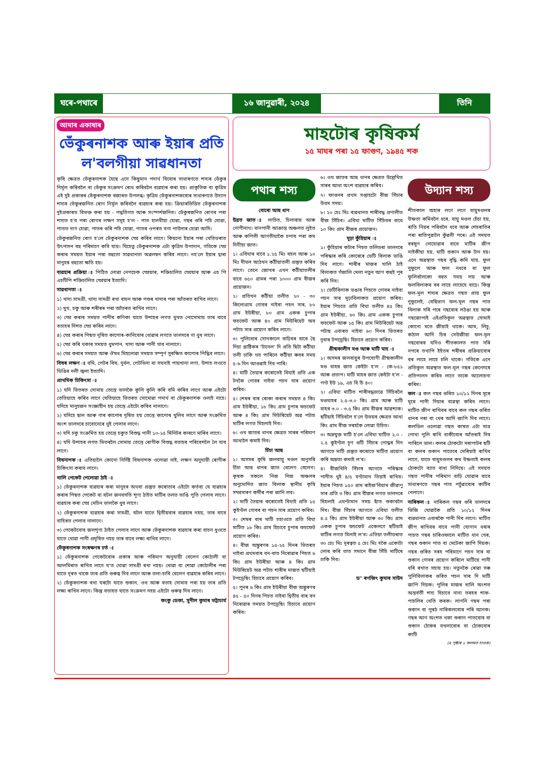ঘৰে-পথাৰে ১৬ জানুৱাৰী, ২০২৪ তিনি
আমাৰ একাষাৰ
ভেঁকুৰনাশক আৰু ইয়াৰ প্ৰতি ল'বলগীয়া সাৱধানতা
কৃষি ক্ষেত্ৰত ভেঁকুৰনাশক হৈছে এনে কিছুমান পদাৰ্থ যিবোৰ সাধাৰণতে শস্যৰ ভেঁকুৰ নিৰ্মূল কৰিবলৈ বা ভেঁকুৰ সংক্ৰমণ ৰোধ কৰিবলৈ ব্যৱহাৰ কৰা হয়। প্ৰাকৃতিক বা কৃত্ৰিম এই দুই প্ৰকাৰৰ ভেঁকুৰনাশক বজাৰত উপলব্ধ। কৃত্ৰিম ভেঁকুৰনাশকবোৰ সাধাৰণতে উদ্যান শস্যৰ ভেঁকুৰজনিত ৰোগ নিৰ্মূল কৰিবলৈ ব্যৱহাৰ কৰা হয়। ক্ৰিয়াৰভিত্তিত ভেঁকুৰনাশক দুইপ্ৰকাৰত বিভক্ত কৰা হয় - পদ্ধতিগত আৰু সংস্পৰ্শজনিত। ভেঁকুৰজনিত ৰোগৰ পৰা শস্যত হ'ব পৰা ৰোগৰ লক্ষণ সমূহ হ'ল - পাত হালধীয়া হোৱা, গছৰ গুৰি পচি যোৱা, পাতত দাগ হোৱা, পাতৰ গুৰি পচি যোৱা, পাতৰ ওপৰত বগা পাউদাৰ হোৱা আদি।
ভেঁকুৰজনিত ৰোগ হ'লে ভেঁকুৰনাশক স্প্ৰে কৰিব লাগে। কিয়নো ইয়াৰ পৰা খেতিডৰাত উৎপাদন বহু পৰিমাণে কমি যায়। যিহেতু ভেঁকুৰনাশক এটা কৃত্ৰিম উপাদান, গতিকে স্প্ৰে কৰাৰ সময়ত ইয়াৰ পৰা বহুতো সাৱধানতা অৱলম্বন কৰিব লাগে। নহ'লে ইয়াৰ দ্বাৰা মানুহৰ বহুতো ক্ষতি হয়।
ব্যৱহাৰ প্ৰক্ৰিয়া ঃ পিঠিত লোৱা নেপচেক স্প্ৰেয়াৰ, শক্তিচালিত স্প্ৰেয়াৰ আৰু এচ পি এচটিপি শক্তিচালিত স্প্ৰেয়াৰ ইত্যাদি।
সাৱধানতা ঃ
১) খাদ্য সামগ্ৰী, খাদ্য সামগ্ৰী ৰখা বাচন আৰু পশুৰ খাদ্যৰ পৰা আঁতৰত ৰাখিব লাগে।
২) মুখ, চকু আৰু শৰীৰৰ পৰা আঁতৰত ৰাখিব লাগে।
৩) স্প্ৰে কৰাৰ সময়ত পানীৰ কণিকা যাতে উশাহৰ লগত মুখত নোসোমায় তাৰ বাবে বতাহৰ দিশত স্প্ৰে কৰিব লাগে।
৪) স্প্ৰে কৰাৰ পিছত দূষিত কাপোৰ-কানিবোৰ ধোৱাৰ লগতে ভালদৰে গা ধুব লাগে।
৫) স্প্ৰে কৰি থকাৰ সময়ত ধুমপান, খাদ্য আৰু পানী খাব নালাগে।
৬) স্প্ৰে কৰাৰ সময়ত আৰু ঔষধ মিহলোৱা সময়ত সম্পূৰ্ণ সুৰক্ষিত কাপোৰ পিন্ধিব লাগে।
বিষৰ লক্ষণ ঃ বমি, পেটৰ বিষ, দুৰ্বল, পেটধিলা বা সঘনাই পায়খানা লগা, উশাহ লওতে ডিঙিৰ নলী জ্বলা ইত্যাদি।
প্ৰাথমিক চিকিৎসা ঃ
১) যদি ভিতৰত সোমায় তেন্তে ভালকৈ কুলি কুলি কৰি বমি কৰিব লাগে আৰু এইটো তেতিয়াহে কৰিব লাগে যেতিয়াহে ভিতৰত সোমোৱা পদাৰ্থ বা ভেঁকুৰনাশক ওলাই নাহে। যদিহে মানুহজন সংজ্ঞাহীন হয় তেন্তে এইটো কৰিব নালাগে।
২) যদিহে ছাল আৰু গাৰ কাপোৰ দূষিত হয় তেন্তে কাপোৰ খুলিব লাগে আৰু সংক্ৰমিত অংশ ভালদৰে চাবোনেৰে ধুই পেলাব লাগে।
৩) যদি চকু সংক্ৰমিত হয় তেন্তে চকুত বিশুদ্ধ পানী ১০-১৫ মিনিটৰ কাৰণে মাৰিব লাগে।
৪) যদি উশাহৰ লগত ভিতৰলৈ সোমায় তেন্তে ৰোগীক বিশুদ্ধ বতাহৰ পৰিবেশলৈ লৈ যাব লাগে।
বিষনাশক ঃ এতিয়ালৈ কোনো নিৰ্দিষ্ট বিষনাশক ওলোৱা নাই, লক্ষণ অনুযায়ী ৰোগীক চিকিৎসা কৰাব লাগে।
খালি পেকেট পেলোৱা ঠাই ঃ
১) ভেঁকুৰনাশক ব্যৱহাৰ কৰা মানুহৰ অথবা প্ৰস্তুত কৰোতাৰ এইটো কৰ্তব্য যে ব্যৱহাৰ কৰাৰ পিছত পেকেট বা বটল জনবসতি শূণ্য ঠাইত মাটিৰ তলত ভাঙি পুতি পেলাব লাগে। ব্যৱহাৰ কৰা স্প্ৰে মেচিন ভালকৈ ধুব লাগে।
২) ভেঁকুৰনাশক ব্যৱহাৰ কৰা সামগ্ৰী, বটল যাতে দ্বিতীয়বাৰ ব্যৱহাৰ নহয়, তাৰ বাবে বাহিৰত পেলাব নালাগে।
৩) পেকেটবোৰ জলশূণ্য ঠাইত পেলাব লাগে আৰু ভেঁকুৰনাশক ব্যৱহাৰ কৰা বাচন ধুওতে যাতে খোৱা পানী প্ৰদূষিত নহয় তাৰ বাবে লক্ষ্য ৰাখিব লাগে।
ভেঁকুৰনাশক সংৰক্ষণৰ চৰ্ত ঃ
১) ভেঁকুৰনাশক পেকেটবোৰ প্ৰকাৰ আৰু পৰিমাণ অনুযায়ী বেলেগ কোঠালী বা আলমিৰাত ৰাখিব লাগে য'ত খোৱা সামগ্ৰী ৰখা নহয়। খোৱা বা শোৱা কোঠালীৰ পৰা যাতে দূৰত থাকে তাৰ প্ৰতি গুৰুত্ব দিব লাগে আৰু তলা-চাবি বেলেগ ব্যৱহাৰ কৰিব লাগে।
২) ভেঁকুৰনাশক ৰখা ঘৰটো যাতে শুকান, ওখ আৰু বতাহ সোমাব পৰা হয় তাৰ প্ৰতি লক্ষ্য ৰাখিব লাগে। কিন্তু বতাহত যাতে সংক্ৰমণ নহয় এইটো গুৰুত্ব দিব লাগে।
কংকু ডেকা, সুনীল কুমাৰ ভট্টাচাৰ্য
মাহটোৰ কৃষিকৰ্ম
১৫ মাঘৰ পৰা ১৫ ফাগুণ, ১৯৪৫ শক
পথাৰ শস্য
বোৰো আহু ধান
উন্নত জাত ঃ লাচিত, চিলাৰায় আৰু গোপীনাথ। বানপানী আক্ৰান্ত অঞ্চলত লুইত আৰু কপিলী আগতীয়াকৈ চপাব পৰা কম দিনীয়া জাত।
১। এবিঘাৰ বাবে ১.২৫ মিঃ বহল আৰু ১০ মিঃ দীঘল আঠখন কঠীয়াতলী প্ৰস্তুত কৰিব লাগে। তেনে জোখৰ এখন কঠীয়াতলীৰ বাবে ৬৫০ গ্ৰামৰ পৰা ১০০০ গ্ৰাম বীজৰ প্ৰয়োজন।
২। প্ৰতিখন কঠীয়া তলীত ২০ - ৩০ কিলোগ্ৰাম গোবৰ নাইবা পচন সাৰ, ৮০ গ্ৰাম ইউৰীয়া, ৮০ গ্ৰাম একক চুপাৰ ফচফেট আৰু ৪০ গ্ৰাম মিউৰিয়েট অব পটাচ সাৰ প্ৰয়োগ কৰিব লাগে।
৩। পুলিবোৰ সোনকালে বাঢ়িবৰ বাবে ছৈ দিয়া প্লাষ্টিকৰ 'টানেল' দি প্ৰতি ছিটা কঠীয়া তলী ঢাকি থব পাৰিলে কঠীয়া ৰুবৰ সময় ৫-৬ দিন আগুৱাই দিব পাৰি।
৪। মাটি তৈয়াৰ কৰোতেই বিঘাই প্ৰতি এক টনকৈ গোবৰ নাইবা পচন সাৰ প্ৰয়োগ কৰিব।
৫। শেষৰ বাৰ ৰোকা কৰাৰ সময়ত ৪ কিঃ গ্ৰাম ইউৰীয়া, ১৮ কিঃ গ্ৰাম চুপাৰ ফচফেট আৰু ৪ কিঃ গ্ৰাম মিউৰিয়েট অৱ পটাচ মাটিৰ লগত মিহলাই দিব।
৬। ওখ জাতৰ ধানৰ ক্ষেত্ৰত সাৰৰ পৰিমাণ আধালৈ কমাই দিব।
চিঁচা আহু
১। অসমৰ কৃষি জলবায়ু মণ্ডল অনুসৰি চিঁচা আহু ধানৰ জাত বেলেগ বেলেগ। কৃষক সকলে নিজ নিজ অঞ্চলৰ অনুমোদিত জাত বিলাক স্থানীয় কৃষি সম্প্ৰসাৰণ কৰ্মীৰ পৰা জানি লব।
২। মাটি তৈয়াৰ কৰোতেই বিঘাই প্ৰতি ১৫ কুইণ্টল গোবৰ বা পচন সাৰ প্ৰয়োগ কৰিব।
৩। শেষৰ বাৰ মাটি চহাওতে প্ৰতি বিঘা মাটিত ১৮ কিঃ গ্ৰাম হিচাবে চুপাৰ ফচফেট প্ৰয়োগ কৰিব।
৪। বীজ অঙ্কুৰণৰ ১৫-২৫ দিনৰ ভিতৰত নাইবা প্ৰথমবাৰ বন-বাত নিৰোৱাৰ পিচত ৬ কিঃ গ্ৰাম ইউৰীয়া আৰু ৪ কিঃ গ্ৰাম মিউৰিয়েট অৱ পটাচ শাৰীৰ মাজত ছটিয়াই টপড্ৰেছিং হিচাবে প্ৰয়োগ কৰিব।
৫। পুনৰ ৬ কিঃ গ্ৰাম ইউৰীয়া বীজ অঙ্কুৰণৰ ৪৫ - ৫০ দিনৰ পিচত নাইবা দ্বিতীয় বাৰ বন নিৰোৱাৰ সময়ত টপড্ৰেছিং হিচাবে প্ৰয়োগ কৰিব।
৬। ওখ জাতৰ আহু ধানৰ ক্ষেত্ৰত উল্লেখিত সাৰৰ আধা অংশ ব্যৱহাৰ কৰিব।
৭। ফাগুনৰ প্ৰথম সপ্তাহটো বীজ সিঁচাৰ উত্তম সময়।
৮। ২০ চেঃ মিঃ ব্যৱধানত শাৰীবদ্ধ প্ৰণালীত বীজ সিঁচিব। এবিঘা মাটিত সিঁচিবৰ বাবে ১০ কিঃ গ্ৰাম বীজৰ প্ৰয়োজন।
মূঢ়া কুঁহিয়াৰ ঃ
১। কুঁহিয়াৰ কটাৰ পিচত তলিডৰা ভালদৰে পৰিস্কাৰ কৰি কোৰেৰে ভেটি বিলাক ভাঙি দিব লাগে। শাৰীৰ মাজৰ খালি ঠাই বিলাকত গঁজালি মেলা নতুন আগ কহুই পূৰ কৰি দিব।
২। ভেটিবিলাক ভঙাৰ পিচতে গোবৰ নাইবা পচন সাৰ মূঢ়াবিলাকত প্ৰয়োগ কৰিব। ইয়াৰ পিচতে প্ৰতি বিঘা তলীত ৪৫ কিঃ গ্ৰাম ইউৰীয়া, ৬০ কিঃ গ্ৰাম একক চুপাৰ ফচফেট আৰু ১৫ কিঃ গ্ৰাম মিউৰিয়েট অৱ পটাছ এবাৰত নাইবা ৬০ দিনৰ ভিতৰত দুবাৰ টপড্ৰেছিং হিচাবে প্ৰয়োগ কৰিব।
গ্ৰীষ্মকালীন মগু আৰু মাটি মাহ ঃ
১। অসমৰ জলবায়ুৰ উপযোগী গ্ৰীষ্মকালীন মগু মাহৰ জাত কেইটা হ'ল - কে-৮৫১ আৰু প্ৰতাপ। মাটি মাহৰ জাত কেইটা হ'ল - পণ্ট ইউ ১৯, এচ বি চি ৪০।
২। এবিঘা মাটিত শাৰীবদ্ধভাৱে সিঁচিবলৈ মগুমাহৰ ২.৫-৩.০ কিঃ গ্ৰাম আৰু মাটি মাহৰ ৩.০ - ৩.৫ কিঃ গ্ৰাম বীজৰ আৱশ্যক। ছটিয়াই সিঁচিবলৈ হ'লে উভয়ৰ ক্ষেত্ৰত আধা কিঃ গ্ৰাম বীজ সৰহকৈ লোৱা উচিত।
৩। অম্লযুক্ত মাটি হ'লে এবিঘা মাটিত ২.০ - ২.৫ কুইণ্টল চূণ গুটি সিঁচাৰ পোন্ধৰ দিন আগতে মাটি প্ৰস্তুত কৰোতে মাটিত প্ৰয়োগ কৰি অম্লতা কমাই ল'ব।
৪। বীজখিনি সিঁচাৰ আগতে পৰিস্কাৰ পানীত ধুই ৪/৫ ঘণ্টামান তিয়াই ৰাখিব। ইয়াৰ পিচত ১৫০ গ্ৰাম ৰাইজ'বিয়াম জীৱাণু সাৰ প্ৰতি ৩ কিঃ গ্ৰাম বীজৰ লগত ভালদৰে মিহলাই এঘণ্টামান সময় ছাঁত শুকাবলৈ দিব। বীজ সিঁচাৰ আগতে এবিঘা তলীত ৪.৫ কিঃ গ্ৰাম ইউৰীয়া আৰু ৩০ কিঃ গ্ৰাম একক চুপাৰ ফচফেট একেলগে ছটিয়াই মাটিৰ লগত মিলাই ল'ব। এতিয়া তলীডৰাত ৩০ চেঃ মিঃ দূৰত্বত ৫ চেঃ মিঃ দকৈ একোটা লোৰ কৰি তাত সমানে বীজ সিঁচি মাটিৰে ঢাকি দিব।
ড° ৰণজিৎ কুমাৰ সাউদ
উদ্যান শস্য
শীতকাল অহাৰ লগে লগে বায়ুমণ্ডলৰ উষ্ণতা কমিবলৈ ধৰে, বায়ু মণ্ডল চেঁচা হয়, ৰাতি নিয়ৰ পৰিবলৈ ধৰে আৰু শেহৰাতিৰ পৰা ৰাতিপুৱালৈ কুঁৱলী পৰে। এই সময়ত বৰষুণ নোহোৱাৰ বাবে মাটিৰ জীপ নাইকীয়া হয়, মাটি শুকান আৰু টান হয়। এনে অৱস্থাত গছৰ বৃদ্ধি কমি যায়, ফুল নুফুলে আৰু ফল নধৰে বা ফুল ফুলিবলৈকো বহুত সময় লয় আৰু ফলবিলাকৰ বৰ লাহে লাহেহে বাঢ়ে। কিন্তু ফল-মূল শস্যৰ ক্ষেত্ৰত গছত প্ৰায় ফুল নুফুলেই, বেছিভাগ ফল-মূল গছৰ পাত বিলাক সৰি পৰে গছবোৰ লঠঙা হয় আৰু গছজোপাই এইপ্ৰতিকুল অৱস্থাত সোমাই কোনো মতে জীয়াই থাকে। আম, লিচু, কঠাল আদি চিৰ সেউজীয়া ফল-মূল গছবোৰৰ যদিও শীতকালত পাত সৰি নপৰে তথাপি ইহঁতৰ শৰীৰৰ প্ৰক্ৰিয়াবোৰ বৰ লাহে লাহে চলি থাকে। গতিকে এনে প্ৰতিকুল অৱস্থাত ফল-মূল গছৰ কেনেদৰে প্ৰতিপালন কৰিব লাগে তাকে আলোচনা কৰিম।
কল ঃ কল গছৰ গুৰিত ১০/১২ দিনৰ মূৰে মূৰে পানী দিয়াৰ ব্যৱস্থা কৰিব লাগে। মাটিত জীপ ৰাখিবৰ বাবে কল গছৰ গুৰিত ধানৰ নৰা বা খেৰ আদি জাপি দিব লাগে। কলডিল ওলোৱা গছত কাষত এটা মাত্ৰ পোখা পুলি ৰাখি বাকীবোৰ আঁতৰাই দিব পাৰিলে ভাল। কলৰ ঠোকটো মৰাপাটৰ ছটি বা কলৰ শুকান পাতেৰে মেৰিয়াই ৰাখিব লাগে, যাতে বায়ুমণ্ডলৰ কম উষ্ণতাই কলৰ ঠোকটো ব্যাত বাধা নিদিয়ে। এই সময়ত গছত পানীৰ পৰিমাণ বাঢ়ি যোৱাৰ বাবে সাধাৰণতে গছৰ পাত পচুঁৱাবোৰ কাটিব নেলাগে।
নাৰিকল ঃ নাৰিকল গছৰ গুৰি ভালদৰে ভিজি যোৱাকৈ প্ৰতি ১০/১২ দিনৰ ব্যৱধানত এবাৰকৈ পানী দিব লাগে। মাটিত জীপ ৰাখিবৰ বাবে পানী যোগান ধৰাৰ পাচত গছৰ চাৰিওফালে মাটিত ধান খেৰ, গছৰ শুকান পাত বা মেটেকা জাপি দিয়ক। গছৰ গুৰিত সৰহ পৰিমাণে পচন সাৰ বা শুকান গোবৰ প্ৰয়োগ কৰিলে মাটিয়ে পানী ধৰি ৰখাত সহায় হয়। নতুনকৈ ৰোৱা সৰু পুলিবিলাকৰ গুৰিত পচন সাৰ দি মাটি জাপি দিয়ক। পুলিৰ মাজৰ খালি অংশত অন্তৰ্বৰ্তী শস্য হিচাবে নানা তৰহৰ শাক-পাচলিৰ খেতি কৰক। লাগনি গছৰ পৰা শুকান বা পুৰঠ নাৰিকলবোৰ পৰি আনক। গছৰ আগ অংশত থকা শুকান পাতবোৰ বা শুকান ঠোকৰ বখলাবোৰ বা ঠোকবোৰ কাটি
(৪ পৃষ্ঠাৰ ১ কলমত চাওক)